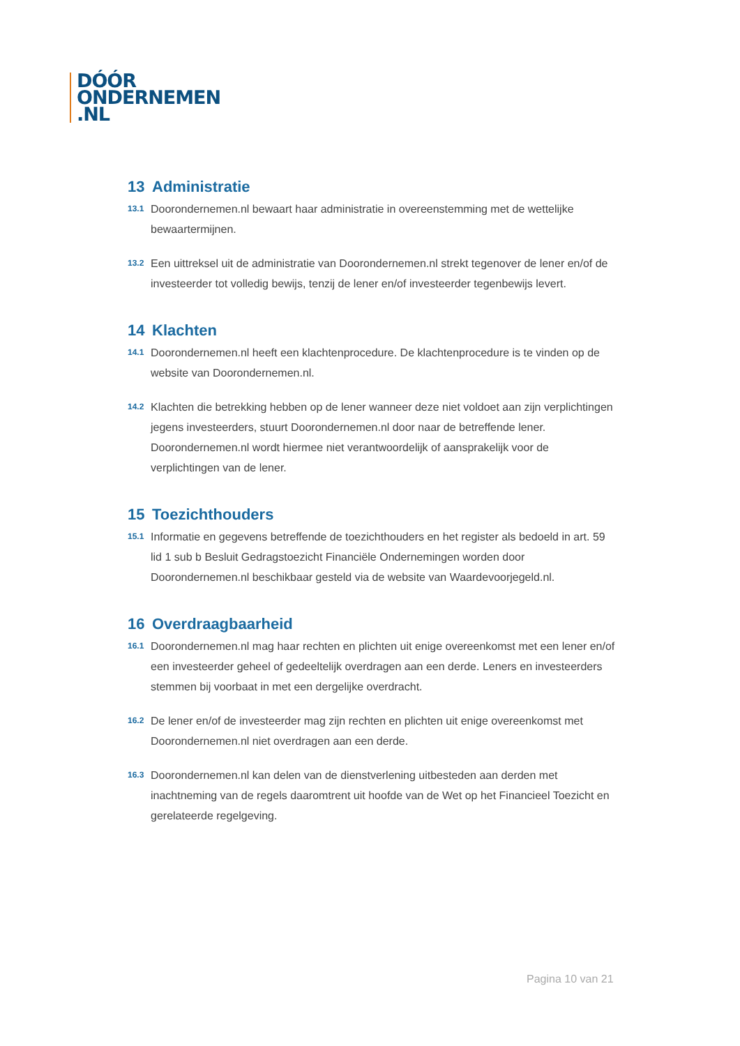DÓÓR
ONDERNEMEN
.NL
13 Administratie
13.1
Doorondernemen.nl bewaart haar administratie in overeenstemming met de wettelijke bewaartermijnen.
13.2
Een uittreksel uit de administratie van Doorondernemen.nl strekt tegenover de lener en/of de investeerder tot volledig bewijs, tenzij de lener en/of investeerder tegenbewijs levert.
14 Klachten
14.1
Doorondernemen.nl heeft een klachtenprocedure. De klachtenprocedure is te vinden op de website van Doorondernemen.nl.
14.2
Klachten die betrekking hebben op de lener wanneer deze niet voldoet aan zijn verplichtingen jegens investeerders, stuurt Doorondernemen.nl door naar de betreffende lener. Doorondernemen.nl wordt hiermee niet verantwoordelijk of aansprakelijk voor de verplichtingen van de lener.
15 Toezichthouders
15.1
Informatie en gegevens betreffende de toezichthouders en het register als bedoeld in art. 59 lid 1 sub b Besluit Gedragstoezicht Financiële Ondernemingen worden door Doorondernemen.nl beschikbaar gesteld via de website van Waardevoorjegeld.nl.
16 Overdraagbaarheid
16.1
Doorondernemen.nl mag haar rechten en plichten uit enige overeenkomst met een lener en/of een investeerder geheel of gedeeltelijk overdragen aan een derde. Leners en investeerders stemmen bij voorbaat in met een dergelijke overdracht.
16.2
De lener en/of de investeerder mag zijn rechten en plichten uit enige overeenkomst met Doorondernemen.nl niet overdragen aan een derde.
16.3
Doorondernemen.nl kan delen van de dienstverlening uitbesteden aan derden met inachtneming van de regels daaromtrent uit hoofde van de Wet op het Financieel Toezicht en gerelateerde regelgeving.
Pagina 10 van 21